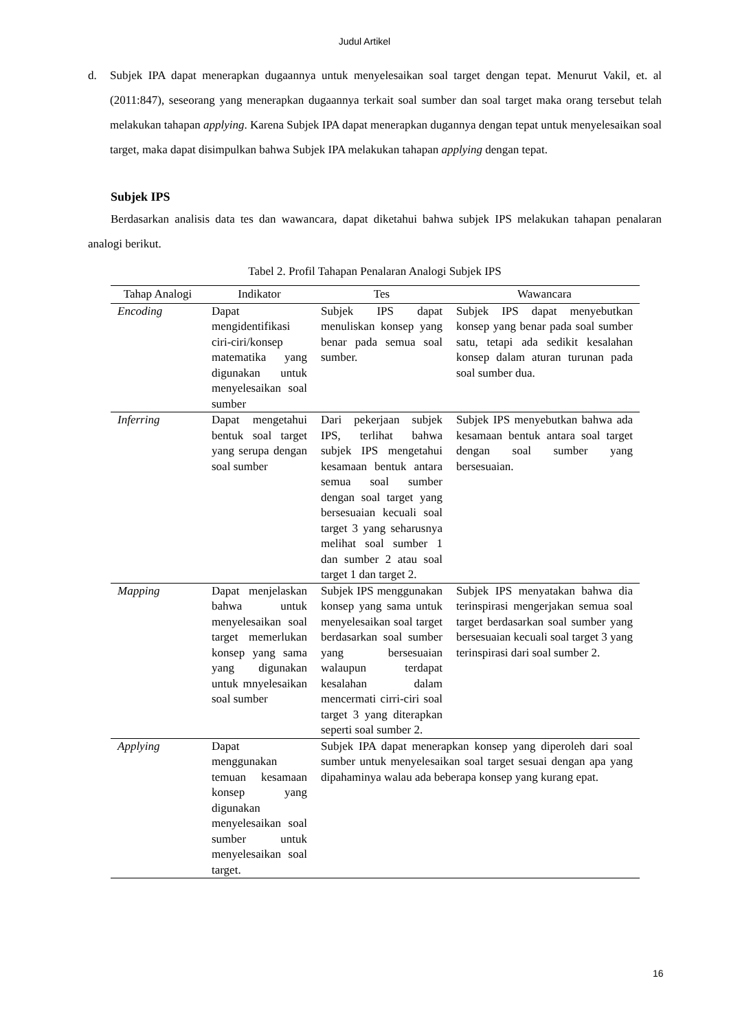Judul Artikel
d. Subjek IPA dapat menerapkan dugaannya untuk menyelesaikan soal target dengan tepat. Menurut Vakil, et. al (2011:847), seseorang yang menerapkan dugaannya terkait soal sumber dan soal target maka orang tersebut telah melakukan tahapan applying. Karena Subjek IPA dapat menerapkan dugannya dengan tepat untuk menyelesaikan soal target, maka dapat disimpulkan bahwa Subjek IPA melakukan tahapan applying dengan tepat.
Subjek IPS
Berdasarkan analisis data tes dan wawancara, dapat diketahui bahwa subjek IPS melakukan tahapan penalaran analogi berikut.
Tabel 2. Profil Tahapan Penalaran Analogi Subjek IPS
| Tahap Analogi | Indikator | Tes | Wawancara |
| --- | --- | --- | --- |
| Encoding | Dapat mengidentifikasi ciri-ciri/konsep matematika yang digunakan untuk menyelesaikan soal sumber | Subjek IPS dapat menuliskan konsep yang benar pada semua soal sumber. | Subjek IPS dapat menyebutkan konsep yang benar pada soal sumber satu, tetapi ada sedikit kesalahan konsep dalam aturan turunan pada soal sumber dua. |
| Inferring | Dapat mengetahui bentuk soal target yang serupa dengan soal sumber | Dari pekerjaan subjek IPS, terlihat bahwa subjek IPS mengetahui kesamaan bentuk antara semua soal sumber dengan soal target yang bersesuaian kecuali soal target 3 yang seharusnya melihat soal sumber 1 dan sumber 2 atau soal target 1 dan target 2. | Subjek IPS menyebutkan bahwa ada kesamaan bentuk antara soal target dengan soal sumber yang bersesuaian. |
| Mapping | Dapat menjelaskan bahwa untuk menyelesaikan soal target memerlukan konsep yang sama yang digunakan untuk mnyelesaikan soal sumber | Subjek IPS menggunakan konsep yang sama untuk menyelesaikan soal target berdasarkan soal sumber yang bersesuaian walaupun terdapat kesalahan dalam mencermati cirri-ciri soal target 3 yang diterapkan seperti soal sumber 2. | Subjek IPS menyatakan bahwa dia terinspirasi mengerjakan semua soal target berdasarkan soal sumber yang bersesuaian kecuali soal target 3 yang terinspirasi dari soal sumber 2. |
| Applying | Dapat menggunakan temuan kesamaan konsep yang digunakan menyelesaikan soal sumber untuk menyelesaikan soal target. | Subjek IPA dapat menerapkan konsep yang diperoleh dari soal sumber untuk menyelesaikan soal target sesuai dengan apa yang dipahaminya walau ada beberapa konsep yang kurang epat. | |
16